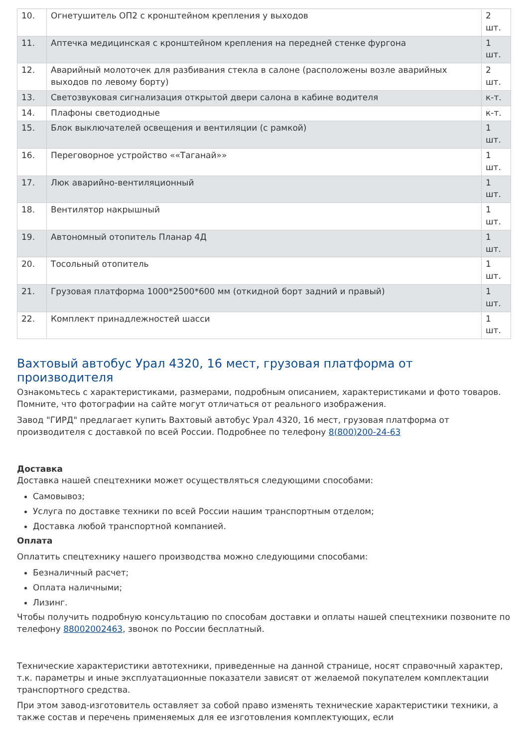| 10. | Огнетушитель ОП2 с кронштейном крепления у выходов | 2 шт. |
| 11. | Аптечка медицинская с кронштейном крепления на передней стенке фургона | 1 шт. |
| 12. | Аварийный молоточек для разбивания стекла в салоне (расположены возле аварийных выходов по левому борту) | 2 шт. |
| 13. | Светозвуковая сигнализация открытой двери салона в кабине водителя | к-т. |
| 14. | Плафоны светодиодные | к-т. |
| 15. | Блок выключателей освещения и вентиляции (с рамкой) | 1 шт. |
| 16. | Переговорное устройство ««Таганай»» | 1 шт. |
| 17. | Люк аварийно-вентиляционный | 1 шт. |
| 18. | Вентилятор накрышный | 1 шт. |
| 19. | Автономный отопитель Планар 4Д | 1 шт. |
| 20. | Тосольный отопитель | 1 шт. |
| 21. | Грузовая платформа 1000*2500*600 мм (откидной борт задний и правый) | 1 шт. |
| 22. | Комплект принадлежностей шасси | 1 шт. |
Вахтовый автобус Урал 4320, 16 мест, грузовая платформа от производителя
Ознакомьтесь с характеристиками, размерами, подробным описанием, характеристиками и фото товаров. Помните, что фотографии на сайте могут отличаться от реального изображения.
Завод "ГИРД" предлагает купить Вахтовый автобус Урал 4320, 16 мест, грузовая платформа от производителя с доставкой по всей России. Подробнее по телефону 8(800)200-24-63
Доставка
Доставка нашей спецтехники может осуществляться следующими способами:
Самовывоз;
Услуга по доставке техники по всей России нашим транспортным отделом;
Доставка любой транспортной компанией.
Оплата
Оплатить спецтехнику нашего производства можно следующими способами:
Безналичный расчет;
Оплата наличными;
Лизинг.
Чтобы получить подробную консультацию по способам доставки и оплаты нашей спецтехники позвоните по телефону 88002002463, звонок по России бесплатный.
Технические характеристики автотехники, приведенные на данной странице, носят справочный характер, т.к. параметры и иные эксплуатационные показатели зависят от желаемой покупателем комплектации транспортного средства.
При этом завод-изготовитель оставляет за собой право изменять технические характеристики техники, а также состав и перечень применяемых для ее изготовления комплектующих, если